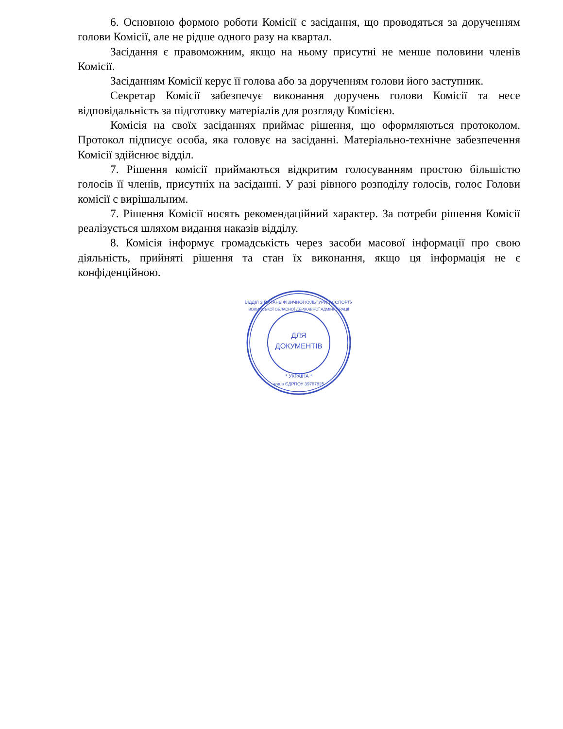6. Основною формою роботи Комісії є засідання, що проводяться за дорученням голови Комісії, але не рідше одного разу на квартал.
Засідання є правоможним, якщо на ньому присутні не менше половини членів Комісії.
Засіданням Комісії керує її голова або за дорученням голови його заступник.
Секретар Комісії забезпечує виконання доручень голови Комісії та несе відповідальність за підготовку матеріалів для розгляду Комісією.
Комісія на своїх засіданнях приймає рішення, що оформляються протоколом. Протокол підписує особа, яка головує на засіданні. Матеріально-технічне забезпечення Комісії здійснює відділ.
7. Рішення комісії приймаються відкритим голосуванням простою більшістю голосів її членів, присутніх на засіданні. У разі рівного розподілу голосів, голос Голови комісії є вирішальним.
7. Рішення Комісії носять рекомендаційний характер. За потреби рішення Комісії реалізується шляхом видання наказів відділу.
8. Комісія інформує громадськість через засоби масової інформації про свою діяльність, прийняті рішення та стан їх виконання, якщо ця інформація не є конфіденційною.
ДЛЯ
ДОКУМЕНТІВ
ВІДДІЛ З ПИТАНЬ ФІЗИЧНОЇ КУЛЬТУРИ ТА СПОРТУ
ВОЛИНСЬКОЇ ОБЛАСНОЇ ДЕРЖАВНОЇ АДМІНІСТРАЦІЇ
* УКРАЇНА *
код в ЄДРПОУ 39787825